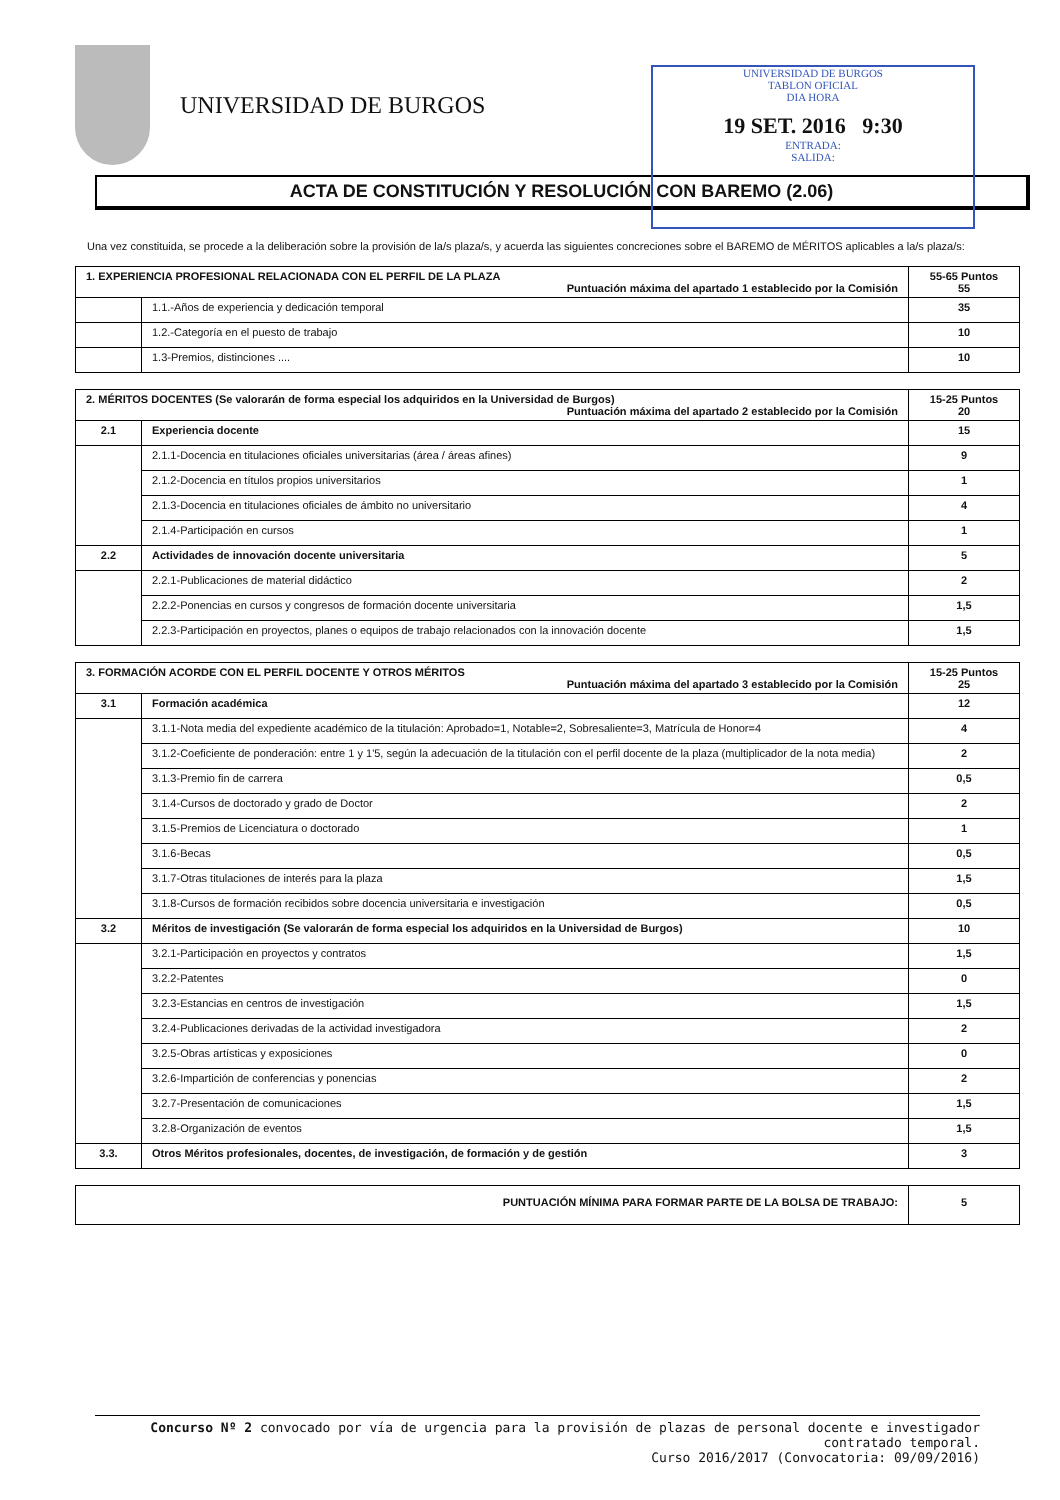UNIVERSIDAD DE BURGOS
UNIVERSIDAD DE BURGOS
TABLON OFICIAL
DIA HORA
19 SET. 2016 9:30
ENTRADA:
SALIDA:
ACTA DE CONSTITUCIÓN Y RESOLUCIÓN CON BAREMO (2.06)
Una vez constituida, se procede a la deliberación sobre la provisión de la/s plaza/s, y acuerda las siguientes concreciones sobre el BAREMO de MÉRITOS aplicables a la/s plaza/s:
| 1. EXPERIENCIA PROFESIONAL RELACIONADA CON EL PERFIL DE LA PLAZA Puntuación máxima del apartado 1 establecido por la Comisión | | 55-65 Puntos 55 |
| | 1.1.-Años de experiencia y dedicación temporal | 35 |
| | 1.2.-Categoría en el puesto de trabajo | 10 |
| | 1.3-Premios, distinciones .... | 10 |
| 2. MÉRITOS DOCENTES (Se valorarán de forma especial los adquiridos en la Universidad de Burgos) Puntuación máxima del apartado 2 establecido por la Comisión | | 15-25 Puntos 20 |
| 2.1 | Experiencia docente | 15 |
| | 2.1.1-Docencia en titulaciones oficiales universitarias (área / áreas afines) | 9 |
| | 2.1.2-Docencia en títulos propios universitarios | 1 |
| | 2.1.3-Docencia en titulaciones oficiales de ámbito no universitario | 4 |
| | 2.1.4-Participación en cursos | 1 |
| 2.2 | Actividades de innovación docente universitaria | 5 |
| | 2.2.1-Publicaciones de material didáctico | 2 |
| | 2.2.2-Ponencias en cursos y congresos de formación docente universitaria | 1,5 |
| | 2.2.3-Participación en proyectos, planes o equipos de trabajo relacionados con la innovación docente | 1,5 |
| 3. FORMACIÓN ACORDE CON EL PERFIL DOCENTE Y OTROS MÉRITOS Puntuación máxima del apartado 3 establecido por la Comisión | | 15-25 Puntos 25 |
| 3.1 | Formación académica | 12 |
| | 3.1.1-Nota media del expediente académico de la titulación: Aprobado=1, Notable=2, Sobresaliente=3, Matrícula de Honor=4 | 4 |
| | 3.1.2-Coeficiente de ponderación: entre 1 y 1'5, según la adecuación de la titulación con el perfil docente de la plaza (multiplicador de la nota media) | 2 |
| | 3.1.3-Premio fin de carrera | 0,5 |
| | 3.1.4-Cursos de doctorado y grado de Doctor | 2 |
| | 3.1.5-Premios de Licenciatura o doctorado | 1 |
| | 3.1.6-Becas | 0,5 |
| | 3.1.7-Otras titulaciones de interés para la plaza | 1,5 |
| | 3.1.8-Cursos de formación recibidos sobre docencia universitaria e investigación | 0,5 |
| 3.2 | Méritos de investigación (Se valorarán de forma especial los adquiridos en la Universidad de Burgos) | 10 |
| | 3.2.1-Participación en proyectos y contratos | 1,5 |
| | 3.2.2-Patentes | 0 |
| | 3.2.3-Estancias en centros de investigación | 1,5 |
| | 3.2.4-Publicaciones derivadas de la actividad investigadora | 2 |
| | 3.2.5-Obras artísticas y exposiciones | 0 |
| | 3.2.6-Impartición de conferencias y ponencias | 2 |
| | 3.2.7-Presentación de comunicaciones | 1,5 |
| | 3.2.8-Organización de eventos | 1,5 |
| 3.3. | Otros Méritos profesionales, docentes, de investigación, de formación y de gestión | 3 |
| PUNTUACIÓN MÍNIMA PARA FORMAR PARTE DE LA BOLSA DE TRABAJO: | 5 |
Concurso Nº 2 convocado por vía de urgencia para la provisión de plazas de personal docente e investigador contratado temporal.
Curso 2016/2017 (Convocatoria: 09/09/2016)